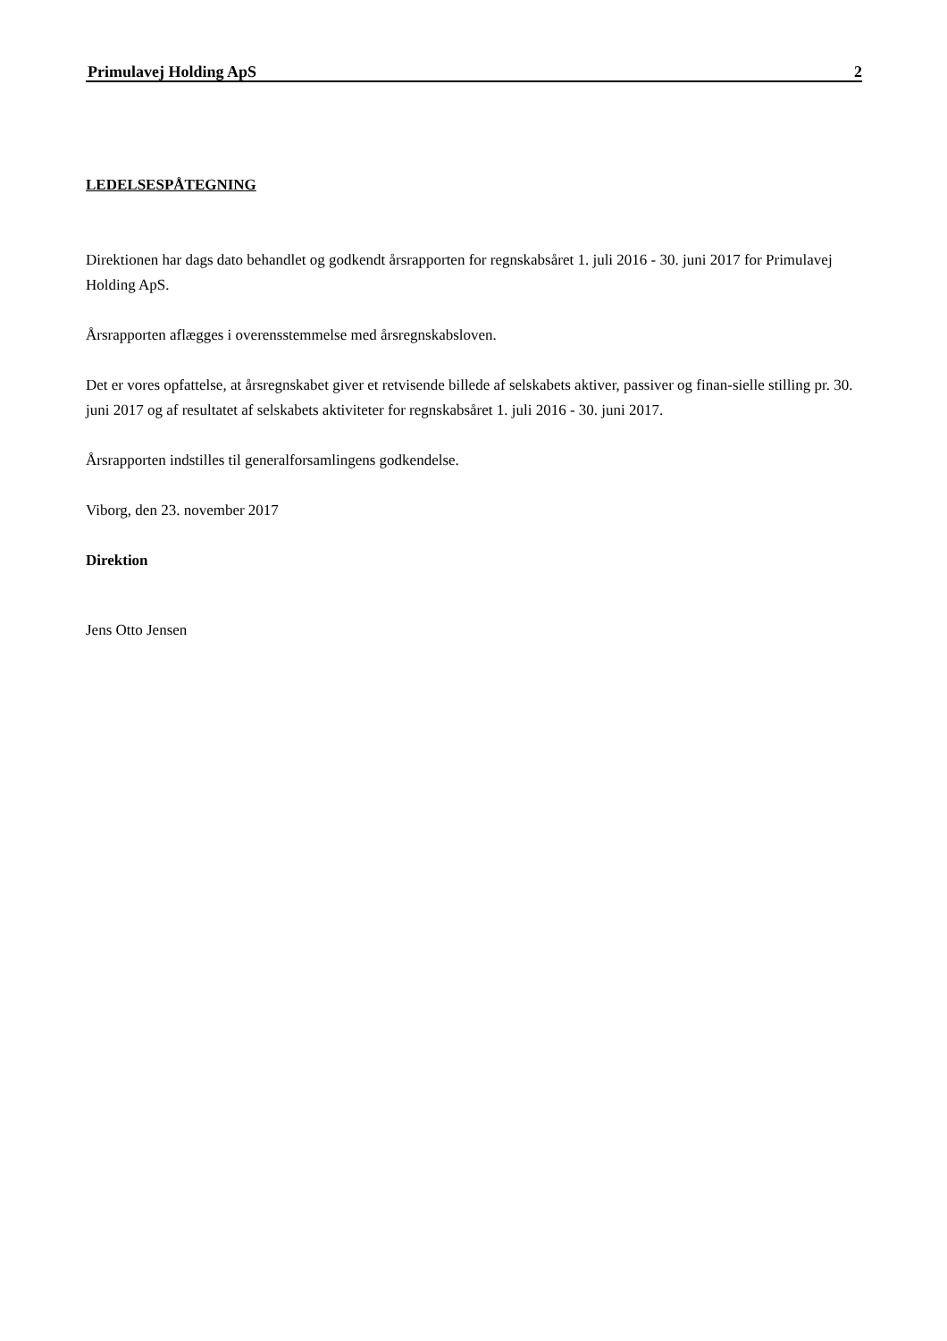Primulavej Holding ApS 2
LEDELSESPÅTEGNING
Direktionen har dags dato behandlet og godkendt årsrapporten for regnskabsåret 1. juli 2016 - 30. juni 2017 for Primulavej Holding ApS.
Årsrapporten aflægges i overensstemmelse med årsregnskabsloven.
Det er vores opfattelse, at årsregnskabet giver et retvisende billede af selskabets aktiver, passiver og finan-sielle stilling pr. 30. juni 2017 og af resultatet af selskabets aktiviteter for regnskabsåret 1. juli 2016 - 30. juni 2017.
Årsrapporten indstilles til generalforsamlingens godkendelse.
Viborg, den 23. november 2017
Direktion
Jens Otto Jensen